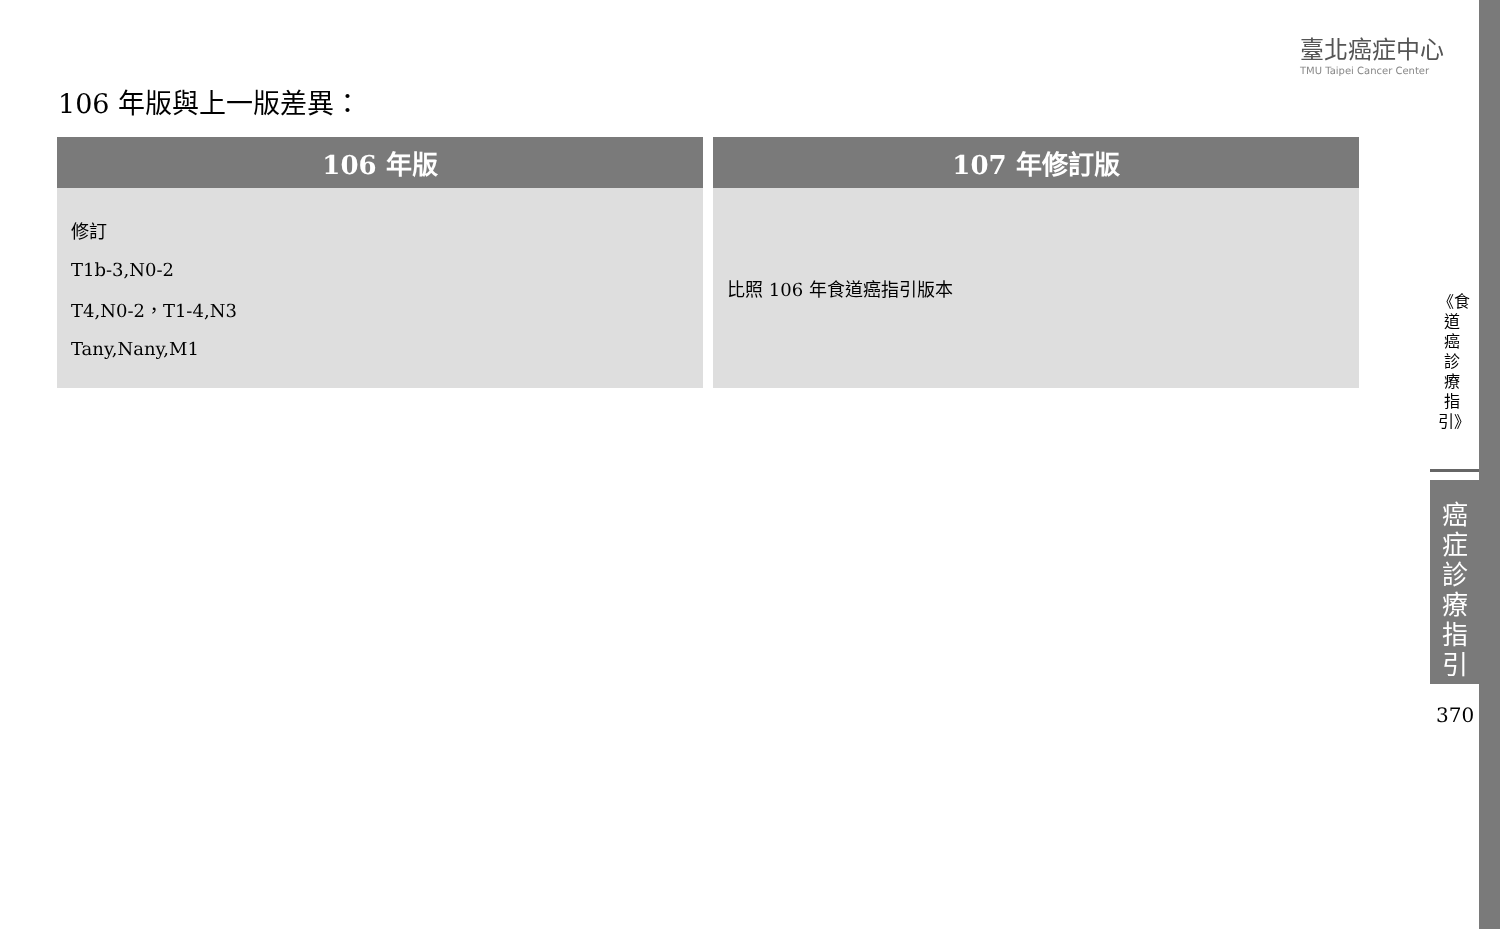臺北癌症中心
TMU Taipei Cancer Center
106 年版與上一版差異：
| 106 年版 | 107 年修訂版 |
| --- | --- |
| 修訂 T1b-3,N0-2 T4,N0-2，T1-4,N3 Tany,Nany,M1 | 比照 106 年食道癌指引版本 |
《食道癌診療指引》
癌症診療指引
370